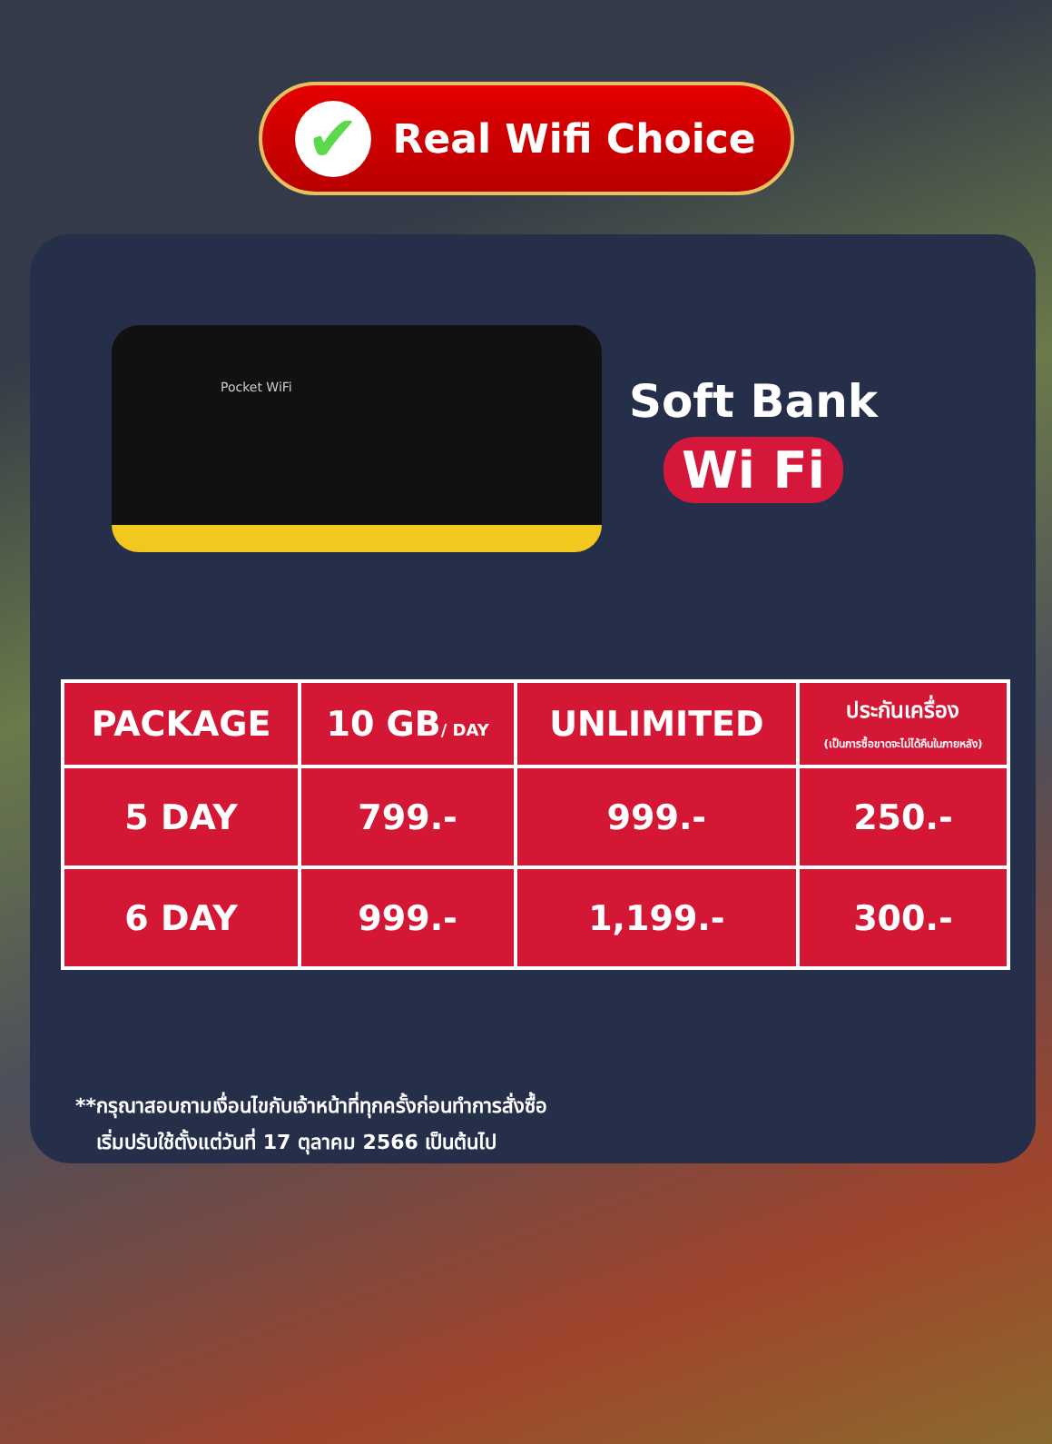✔
Real Wifi Choice
Pocket WiFi
Soft Bank
Wi Fi
| PACKAGE | 10 GB / DAY | UNLIMITED | ประกันเครื่อง (เป็นการซื้อขาดจะไม่ได้คืนในภายหลัง) |
| --- | --- | --- | --- |
| 5 DAY | 799.- | 999.- | 250.- |
| 6 DAY | 999.- | 1,199.- | 300.- |
**กรุณาสอบถามเงื่อนไขกับเจ้าหน้าที่ทุกครั้งก่อนทำการสั่งซื้อ
เริ่มปรับใช้ตั้งแต่วันที่ 17 ตุลาคม 2566 เป็นต้นไป